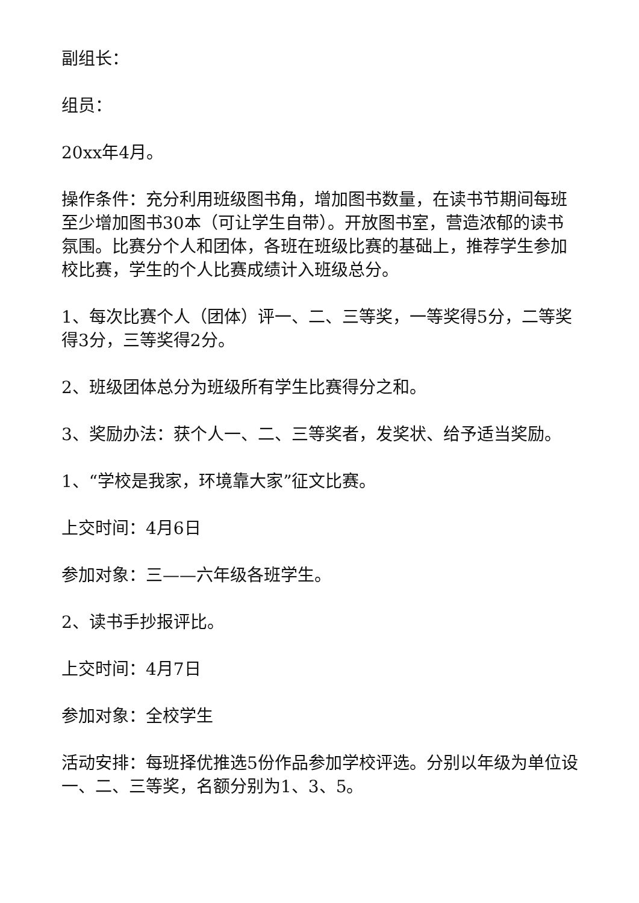副组长：
组员：
20xx年4月。
操作条件：充分利用班级图书角，增加图书数量，在读书节期间每班至少增加图书30本（可让学生自带）。开放图书室，营造浓郁的读书氛围。比赛分个人和团体，各班在班级比赛的基础上，推荐学生参加校比赛，学生的个人比赛成绩计入班级总分。
1、每次比赛个人（团体）评一、二、三等奖，一等奖得5分，二等奖得3分，三等奖得2分。
2、班级团体总分为班级所有学生比赛得分之和。
3、奖励办法：获个人一、二、三等奖者，发奖状、给予适当奖励。
1、“学校是我家，环境靠大家”征文比赛。
上交时间：4月6日
参加对象：三——六年级各班学生。
2、读书手抄报评比。
上交时间：4月7日
参加对象：全校学生
活动安排：每班择优推选5份作品参加学校评选。分别以年级为单位设一、二、三等奖，名额分别为1、3、5。